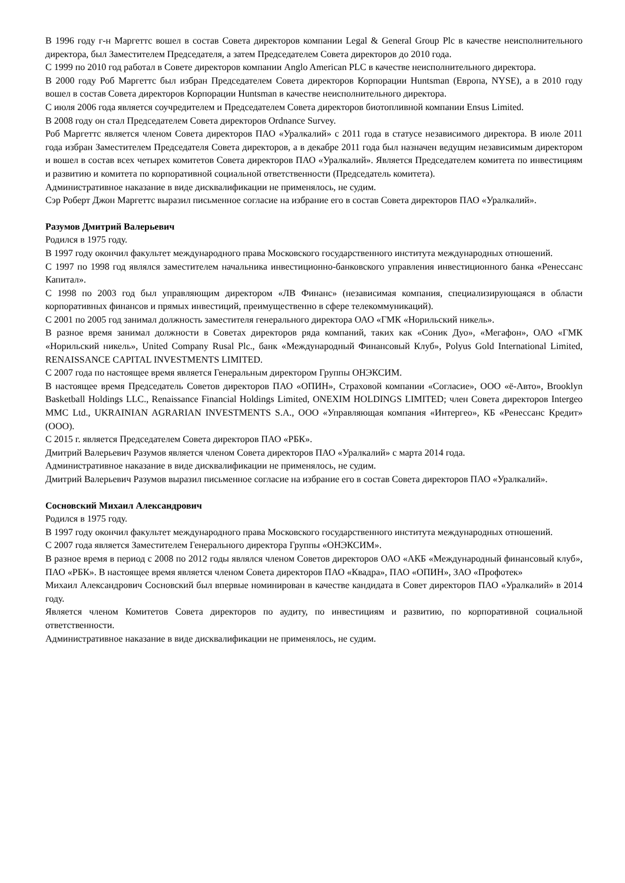В 1996 году г-н Маргеттс вошел в состав Совета директоров компании Legal & General Group Plc в качестве неисполнительного директора, был Заместителем Председателя, а затем Председателем Совета директоров до 2010 года.
С 1999 по 2010 год работал в Совете директоров компании Anglo American PLC в качестве неисполнительного директора.
В 2000 году Роб Маргеттс был избран Председателем Совета директоров Корпорации Huntsman (Европа, NYSE), а в 2010 году вошел в состав Совета директоров Корпорации Huntsman в качестве неисполнительного директора.
С июля 2006 года является соучредителем и Председателем Совета директоров биотопливной компании Ensus Limited.
В 2008 году он стал Председателем Совета директоров Ordnance Survey.
Роб Маргеттс является членом Совета директоров ПАО «Уралкалий» с 2011 года в статусе независимого директора. В июле 2011 года избран Заместителем Председателя Совета директоров, а в декабре 2011 года был назначен ведущим независимым директором и вошел в состав всех четырех комитетов Совета директоров ПАО «Уралкалий». Является Председателем комитета по инвестициям и развитию и комитета по корпоративной социальной ответственности (Председатель комитета).
Административное наказание в виде дисквалификации не применялось, не судим.
Сэр Роберт Джон Маргеттс выразил письменное согласие на избрание его в состав Совета директоров ПАО «Уралкалий».
Разумов Дмитрий Валерьевич
Родился в 1975 году.
В 1997 году окончил факультет международного права Московского государственного института международных отношений.
С 1997 по 1998 год являлся заместителем начальника инвестиционно-банковского управления инвестиционного банка «Ренессанс Капитал».
С 1998 по 2003 год был управляющим директором «ЛВ Финанс» (независимая компания, специализирующаяся в области корпоративных финансов и прямых инвестиций, преимущественно в сфере телекоммуникаций).
С 2001 по 2005 год занимал должность заместителя генерального директора ОАО «ГМК «Норильский никель».
В разное время занимал должности в Советах директоров ряда компаний, таких как «Соник Дуо», «Мегафон», ОАО «ГМК «Норильский никель», United Company Rusal Plc., банк «Международный Финансовый Клуб», Polyus Gold International Limited, RENAISSANCE CAPITAL INVESTMENTS LIMITED.
С 2007 года по настоящее время является Генеральным директором Группы ОНЭКСИМ.
В настоящее время Председатель Советов директоров ПАО «ОПИН», Страховой компании «Согласие», ООО «ё-Авто», Brooklyn Basketball Holdings LLC., Renaissance Financial Holdings Limited, ONEXIM HOLDINGS LIMITED; член Совета директоров Intergeo MMC Ltd., UKRAINIAN AGRARIAN INVESTMENTS S.A., ООО «Управляющая компания «Интергео», КБ «Ренессанс Кредит» (ООО).
С 2015 г. является Председателем Совета директоров ПАО «РБК».
Дмитрий Валерьевич Разумов является членом Совета директоров ПАО «Уралкалий» с марта 2014 года.
Административное наказание в виде дисквалификации не применялось, не судим.
Дмитрий Валерьевич Разумов выразил письменное согласие на избрание его в состав Совета директоров ПАО «Уралкалий».
Сосновский Михаил Александрович
Родился в 1975 году.
В 1997 году окончил факультет международного права Московского государственного института международных отношений.
С 2007 года является Заместителем Генерального директора Группы «ОНЭКСИМ».
В разное время в период с 2008 по 2012 годы являлся членом Советов директоров ОАО «АКБ «Международный финансовый клуб», ПАО «РБК». В настоящее время является членом Совета директоров ПАО «Квадра», ПАО «ОПИН», ЗАО «Профотек»
Михаил Александрович Сосновский был впервые номинирован в качестве кандидата в Совет директоров ПАО «Уралкалий» в 2014 году.
Является членом Комитетов Совета директоров по аудиту, по инвестициям и развитию, по корпоративной социальной ответственности.
Административное наказание в виде дисквалификации не применялось, не судим.